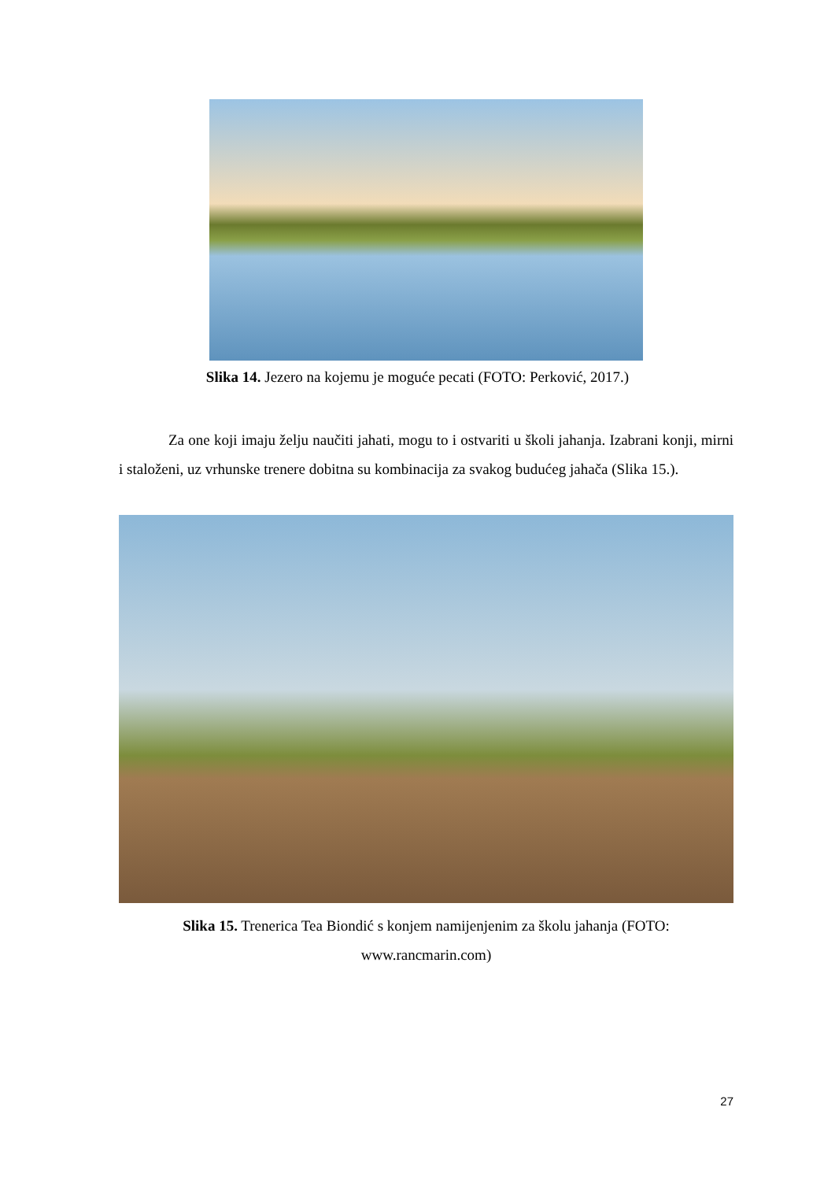Slika 14. Jezero na kojemu je moguće pecati (FOTO: Perković, 2017.)
Za one koji imaju želju naučiti jahati, mogu to i ostvariti u školi jahanja. Izabrani konji, mirni i staloženi, uz vrhunske trenere dobitna su kombinacija za svakog budućeg jahača (Slika 15.).
Slika 15. Trenerica Tea Biondić s konjem namijenjenim za školu jahanja (FOTO: www.rancmarin.com)
27